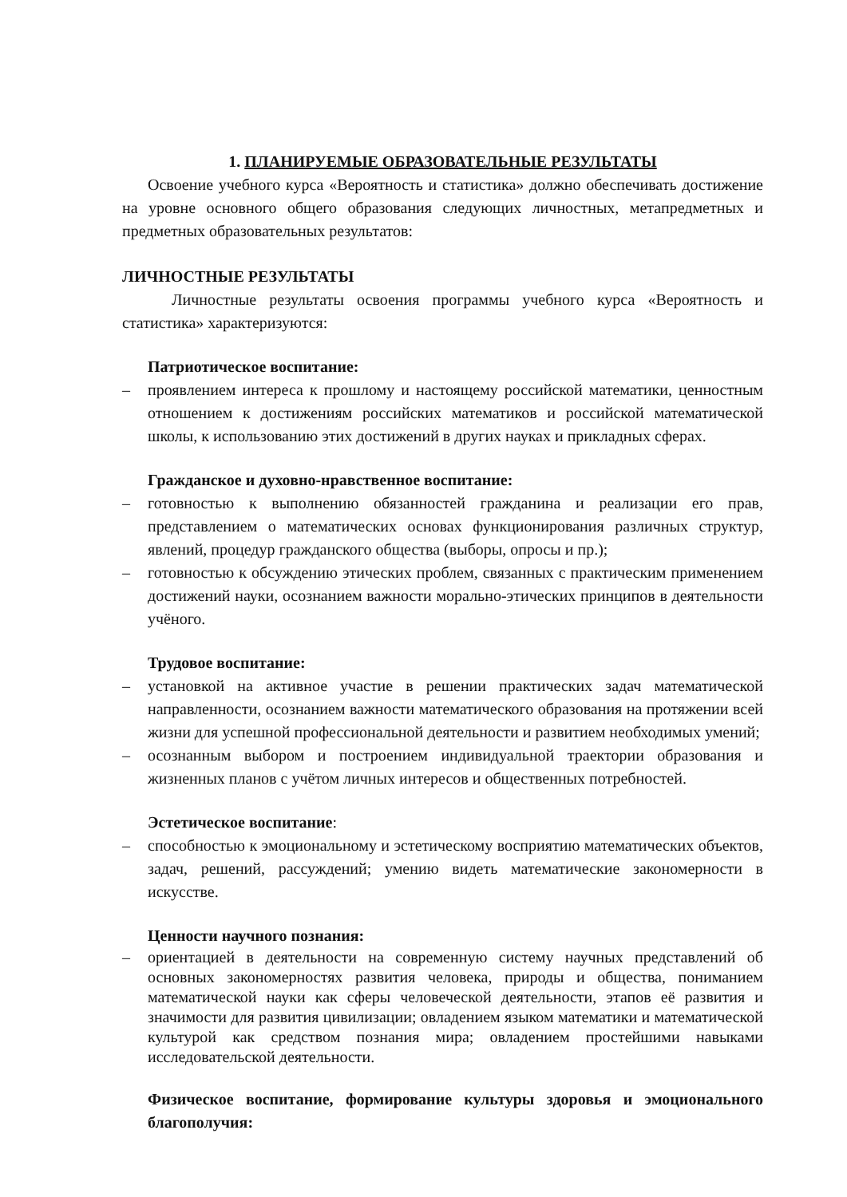1. ПЛАНИРУЕМЫЕ ОБРАЗОВАТЕЛЬНЫЕ РЕЗУЛЬТАТЫ
Освоение учебного курса «Вероятность и статистика» должно обеспечивать достижение на уровне основного общего образования следующих личностных, метапредметных и предметных образовательных результатов:
ЛИЧНОСТНЫЕ РЕЗУЛЬТАТЫ
Личностные результаты освоения программы учебного курса «Вероятность и статистика» характеризуются:
Патриотическое воспитание:
– проявлением интереса к прошлому и настоящему российской математики, ценностным отношением к достижениям российских математиков и российской математической школы, к использованию этих достижений в других науках и прикладных сферах.
Гражданское и духовно-нравственное воспитание:
– готовностью к выполнению обязанностей гражданина и реализации его прав, представлением о математических основах функционирования различных структур, явлений, процедур гражданского общества (выборы, опросы и пр.);
– готовностью к обсуждению этических проблем, связанных с практическим применением достижений науки, осознанием важности морально-этических принципов в деятельности учёного.
Трудовое воспитание:
– установкой на активное участие в решении практических задач математической направленности, осознанием важности математического образования на протяжении всей жизни для успешной профессиональной деятельности и развитием необходимых умений;
– осознанным выбором и построением индивидуальной траектории образования и жизненных планов с учётом личных интересов и общественных потребностей.
Эстетическое воспитание:
– способностью к эмоциональному и эстетическому восприятию математических объектов, задач, решений, рассуждений; умению видеть математические закономерности в искусстве.
Ценности научного познания:
– ориентацией в деятельности на современную систему научных представлений об основных закономерностях развития человека, природы и общества, пониманием математической науки как сферы человеческой деятельности, этапов её развития и значимости для развития цивилизации; овладением языком математики и математической культурой как средством познания мира; овладением простейшими навыками исследовательской деятельности.
Физическое воспитание, формирование культуры здоровья и эмоционального благополучия: